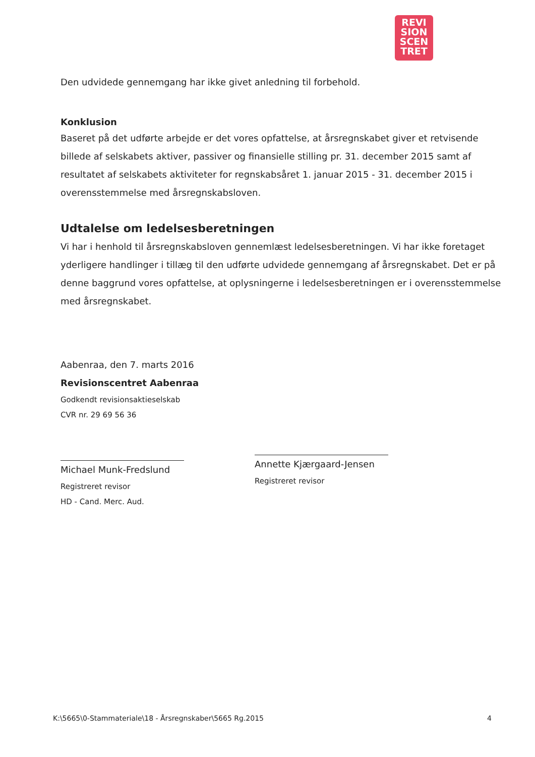REVI
SION
SCEN
TRET
Den udvidede gennemgang har ikke givet anledning til forbehold.
Konklusion
Baseret på det udførte arbejde er det vores opfattelse, at årsregnskabet giver et retvisende billede af selskabets aktiver, passiver og finansielle stilling pr. 31. december 2015 samt af resultatet af selskabets aktiviteter for regnskabsåret 1. januar 2015 - 31. december 2015 i overensstemmelse med årsregnskabsloven.
Udtalelse om ledelsesberetningen
Vi har i henhold til årsregnskabsloven gennemlæst ledelsesberetningen. Vi har ikke foretaget yderligere handlinger i tillæg til den udførte udvidede gennemgang af årsregnskabet. Det er på denne baggrund vores opfattelse, at oplysningerne i ledelsesberetningen er i overensstemmelse med årsregnskabet.
Aabenraa, den 7. marts 2016
Revisionscentret Aabenraa
Godkendt revisionsaktieselskab
CVR nr. 29 69 56 36
Michael Munk-Fredslund
Registreret revisor
HD - Cand. Merc. Aud.
Annette Kjærgaard-Jensen
Registreret revisor
K:\5665\0-Stammateriale\18 - Årsregnskaber\5665 Rg.2015 4